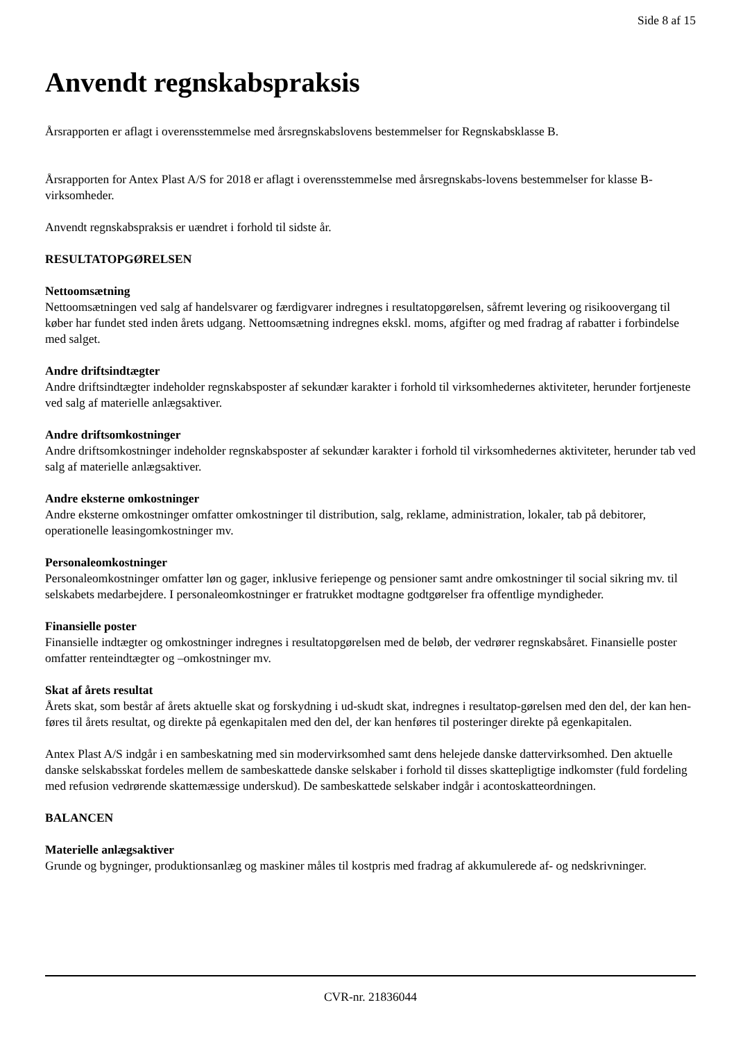Side 8 af 15
Anvendt regnskabspraksis
Årsrapporten er aflagt i overensstemmelse med årsregnskabslovens bestemmelser for Regnskabsklasse B.
Årsrapporten for Antex Plast A/S for 2018 er aflagt i overensstemmelse med årsregnskabs-lovens bestemmelser for klasse B-virksomheder.
Anvendt regnskabspraksis er uændret i forhold til sidste år.
RESULTATOPGØRELSEN
Nettoomsætning
Nettoomsætningen ved salg af handelsvarer og færdigvarer indregnes i resultatopgørelsen, såfremt levering og risikoovergang til køber har fundet sted inden årets udgang. Nettoomsætning indregnes ekskl. moms, afgifter og med fradrag af rabatter i forbindelse med salget.
Andre driftsindtægter
Andre driftsindtægter indeholder regnskabsposter af sekundær karakter i forhold til virksomhedernes aktiviteter, herunder fortjeneste ved salg af materielle anlægsaktiver.
Andre driftsomkostninger
Andre driftsomkostninger indeholder regnskabsposter af sekundær karakter i forhold til virksomhedernes aktiviteter, herunder tab ved salg af materielle anlægsaktiver.
Andre eksterne omkostninger
Andre eksterne omkostninger omfatter omkostninger til distribution, salg, reklame, administration, lokaler, tab på debitorer, operationelle leasingomkostninger mv.
Personaleomkostninger
Personaleomkostninger omfatter løn og gager, inklusive feriepenge og pensioner samt andre omkostninger til social sikring mv. til selskabets medarbejdere. I personaleomkostninger er fratrukket modtagne godtgørelser fra offentlige myndigheder.
Finansielle poster
Finansielle indtægter og omkostninger indregnes i resultatopgørelsen med de beløb, der vedrører regnskabsåret. Finansielle poster omfatter renteindtægter og –omkostninger mv.
Skat af årets resultat
Årets skat, som består af årets aktuelle skat og forskydning i ud-skudt skat, indregnes i resultatop-gørelsen med den del, der kan hen-føres til årets resultat, og direkte på egenkapitalen med den del, der kan henføres til posteringer direkte på egenkapitalen.
Antex Plast A/S indgår i en sambeskatning med sin modervirksomhed samt dens helejede danske dattervirksomhed. Den aktuelle danske selskabsskat fordeles mellem de sambeskattede danske selskaber i forhold til disses skattepligtige indkomster (fuld fordeling med refusion vedrørende skattemæssige underskud). De sambeskattede selskaber indgår i acontoskatteordningen.
BALANCEN
Materielle anlægsaktiver
Grunde og bygninger, produktionsanlæg og maskiner måles til kostpris med fradrag af akkumulerede af- og nedskrivninger.
CVR-nr. 21836044